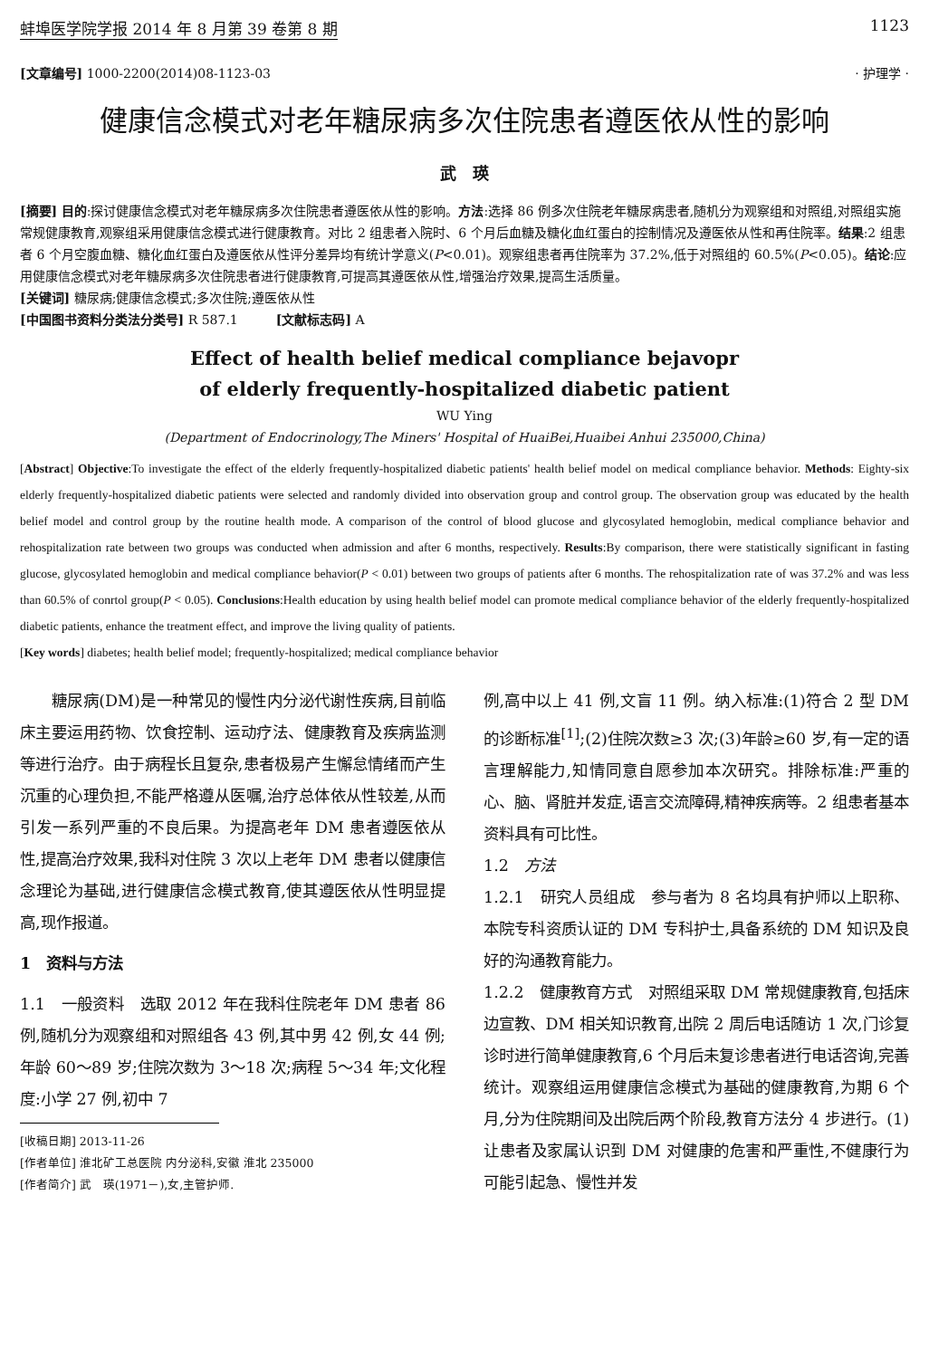蚌埠医学院学报 2014 年 8 月第 39 卷第 8 期 1123
[文章编号] 1000-2200(2014)08-1123-03 · 护理学 ·
健康信念模式对老年糖尿病多次住院患者遵医依从性的影响
武　瑛
[摘要] 目的:探讨健康信念模式对老年糖尿病多次住院患者遵医依从性的影响。方法:选择 86 例多次住院老年糖尿病患者,随机分为观察组和对照组,对照组实施常规健康教育,观察组采用健康信念模式进行健康教育。对比 2 组患者入院时、6 个月后血糖及糖化血红蛋白的控制情况及遵医依从性和再住院率。结果:2 组患者 6 个月空腹血糖、糖化血红蛋白及遵医依从性评分差异均有统计学意义(P<0.01)。观察组患者再住院率为 37.2%,低于对照组的 60.5%(P<0.05)。结论:应用健康信念模式对老年糖尿病多次住院患者进行健康教育,可提高其遵医依从性,增强治疗效果,提高生活质量。
[关键词] 糖尿病;健康信念模式;多次住院;遵医依从性
[中国图书资料分类法分类号] R 587.1　　　[文献标志码] A
Effect of health belief medical compliance bejavopr
of elderly frequently-hospitalized diabetic patient
WU Ying
(Department of Endocrinology,The Miners' Hospital of HuaiBei,Huaibei Anhui 235000,China)
[Abstract] Objective:To investigate the effect of the elderly frequently-hospitalized diabetic patients' health belief model on medical compliance behavior. Methods: Eighty-six elderly frequently-hospitalized diabetic patients were selected and randomly divided into observation group and control group. The observation group was educated by the health belief model and control group by the routine health mode. A comparison of the control of blood glucose and glycosylated hemoglobin, medical compliance behavior and rehospitalization rate between two groups was conducted when admission and after 6 months, respectively. Results:By comparison, there were statistically significant in fasting glucose, glycosylated hemoglobin and medical compliance behavior(P < 0.01) between two groups of patients after 6 months. The rehospitalization rate of was 37.2% and was less than 60.5% of conrtol group(P < 0.05). Conclusions:Health education by using health belief model can promote medical compliance behavior of the elderly frequently-hospitalized diabetic patients, enhance the treatment effect, and improve the living quality of patients.
[Key words] diabetes; health belief model; frequently-hospitalized; medical compliance behavior
　　糖尿病(DM)是一种常见的慢性内分泌代谢性疾病,目前临床主要运用药物、饮食控制、运动疗法、健康教育及疾病监测等进行治疗。由于病程长且复杂,患者极易产生懈怠情绪而产生沉重的心理负担,不能严格遵从医嘱,治疗总体依从性较差,从而引发一系列严重的不良后果。为提高老年 DM 患者遵医依从性,提高治疗效果,我科对住院 3 次以上老年 DM 患者以健康信念理论为基础,进行健康信念模式教育,使其遵医依从性明显提高,现作报道。
1　资料与方法
1.1　一般资料　选取 2012 年在我科住院老年 DM 患者 86 例,随机分为观察组和对照组各 43 例,其中男 42 例,女 44 例;年龄 60～89 岁;住院次数为 3～18 次;病程 5～34 年;文化程度:小学 27 例,初中 7
[收稿日期] 2013-11-26
[作者单位] 淮北矿工总医院 内分泌科,安徽 淮北 235000
[作者简介] 武　瑛(1971－),女,主管护师.
例,高中以上 41 例,文盲 11 例。纳入标准:(1)符合 2 型 DM 的诊断标准<sup>[1]</sup>;(2)住院次数≥3 次;(3)年龄≥60 岁,有一定的语言理解能力,知情同意自愿参加本次研究。排除标准:严重的心、脑、肾脏并发症,语言交流障碍,精神疾病等。2 组患者基本资料具有可比性。
1.2　方法
1.2.1　研究人员组成　参与者为 8 名均具有护师以上职称、本院专科资质认证的 DM 专科护士,具备系统的 DM 知识及良好的沟通教育能力。
1.2.2　健康教育方式　对照组采取 DM 常规健康教育,包括床边宣教、DM 相关知识教育,出院 2 周后电话随访 1 次,门诊复诊时进行简单健康教育,6 个月后未复诊患者进行电话咨询,完善统计。观察组运用健康信念模式为基础的健康教育,为期 6 个月,分为住院期间及出院后两个阶段,教育方法分 4 步进行。(1)让患者及家属认识到 DM 对健康的危害和严重性,不健康行为可能引起急、慢性并发